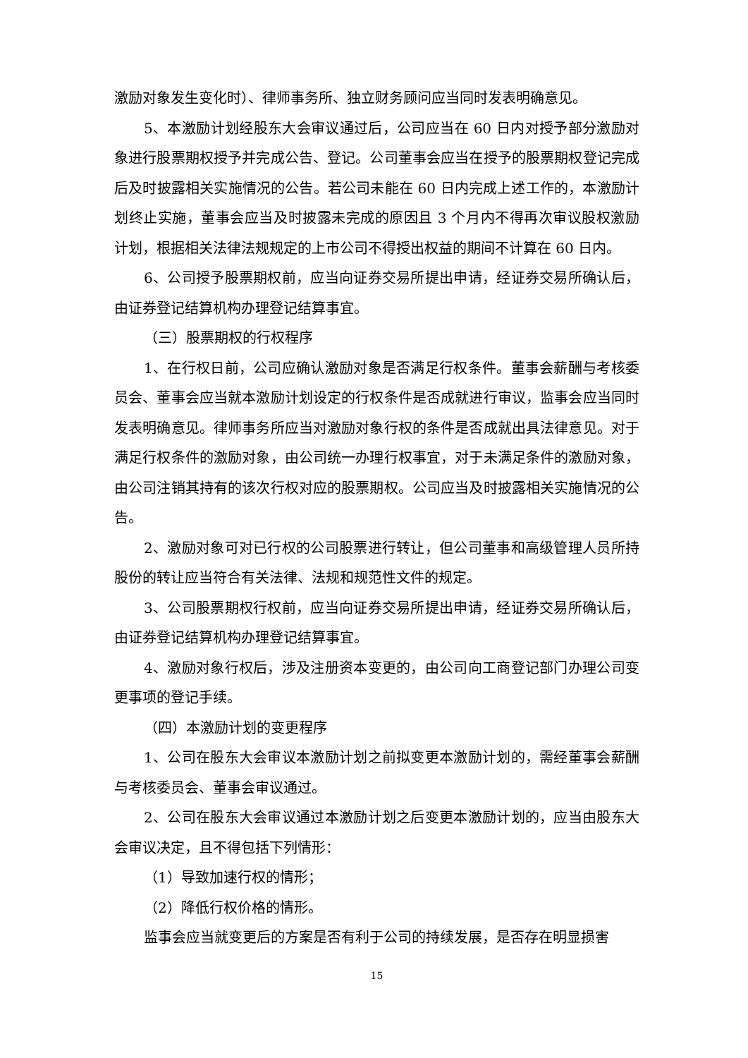激励对象发生变化时）、律师事务所、独立财务顾问应当同时发表明确意见。
5、本激励计划经股东大会审议通过后，公司应当在 60 日内对授予部分激励对象进行股票期权授予并完成公告、登记。公司董事会应当在授予的股票期权登记完成后及时披露相关实施情况的公告。若公司未能在 60 日内完成上述工作的，本激励计划终止实施，董事会应当及时披露未完成的原因且 3 个月内不得再次审议股权激励计划，根据相关法律法规规定的上市公司不得授出权益的期间不计算在 60 日内。
6、公司授予股票期权前，应当向证券交易所提出申请，经证券交易所确认后，由证券登记结算机构办理登记结算事宜。
（三）股票期权的行权程序
1、在行权日前，公司应确认激励对象是否满足行权条件。董事会薪酬与考核委员会、董事会应当就本激励计划设定的行权条件是否成就进行审议，监事会应当同时发表明确意见。律师事务所应当对激励对象行权的条件是否成就出具法律意见。对于满足行权条件的激励对象，由公司统一办理行权事宜，对于未满足条件的激励对象，由公司注销其持有的该次行权对应的股票期权。公司应当及时披露相关实施情况的公告。
2、激励对象可对已行权的公司股票进行转让，但公司董事和高级管理人员所持股份的转让应当符合有关法律、法规和规范性文件的规定。
3、公司股票期权行权前，应当向证券交易所提出申请，经证券交易所确认后，由证券登记结算机构办理登记结算事宜。
4、激励对象行权后，涉及注册资本变更的，由公司向工商登记部门办理公司变更事项的登记手续。
（四）本激励计划的变更程序
1、公司在股东大会审议本激励计划之前拟变更本激励计划的，需经董事会薪酬与考核委员会、董事会审议通过。
2、公司在股东大会审议通过本激励计划之后变更本激励计划的，应当由股东大会审议决定，且不得包括下列情形：
（1）导致加速行权的情形；
（2）降低行权价格的情形。
监事会应当就变更后的方案是否有利于公司的持续发展，是否存在明显损害
15